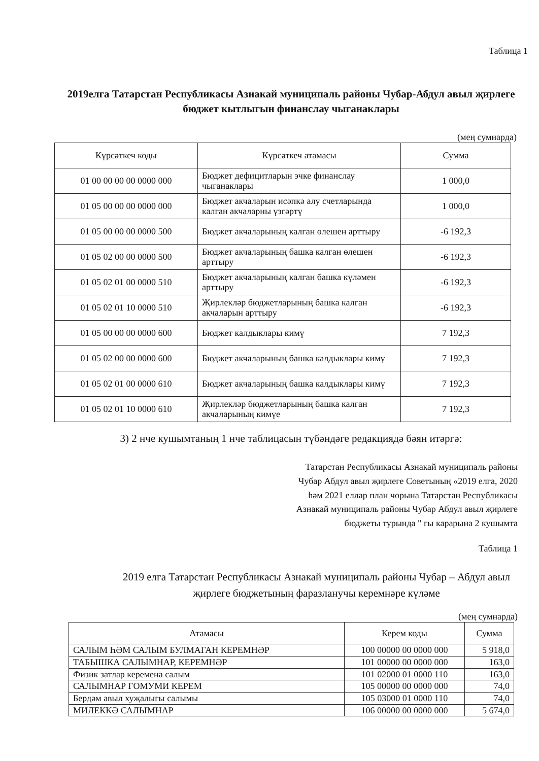Таблица 1
2019елга Татарстан Республикасы Азнакай муниципаль районы Чубар-Абдул авыл җирлеге бюджет кытлыгын финанслау чыганаклары
(мең сумнарда)
| Күрсәткеч коды | Күрсәткеч атамасы | Сумма |
| --- | --- | --- |
| 01 00 00 00 00 0000 000 | Бюджет дефицитларын эчке финанслау чыганаклары | 1 000,0 |
| 01 05 00 00 00 0000 000 | Бюджет акчаларын исәпкә алу счетларында калган акчаларны үзгәртү | 1 000,0 |
| 01 05 00 00 00 0000 500 | Бюджет акчаларының калган өлешен арттыру | -6 192,3 |
| 01 05 02 00 00 0000 500 | Бюджет акчаларының башка калган өлешен арттыру | -6 192,3 |
| 01 05 02 01 00 0000 510 | Бюджет акчаларының калган башка күләмен арттыру | -6 192,3 |
| 01 05 02 01 10 0000 510 | Җирлекләр бюджетларының башка калган акчаларын арттыру | -6 192,3 |
| 01 05 00 00 00 0000 600 | Бюджет калдыклары кимү | 7 192,3 |
| 01 05 02 00 00 0000 600 | Бюджет акчаларының башка калдыклары кимү | 7 192,3 |
| 01 05 02 01 00 0000 610 | Бюджет акчаларының башка калдыклары кимү | 7 192,3 |
| 01 05 02 01 10 0000 610 | Җирлекләр бюджетларының башка калган акчаларының кимүе | 7 192,3 |
3) 2 нче кушымтаның 1 нче таблицасын түбәндәге редакциядә бәян итәргә:
Татарстан Республикасы Азнакай муниципаль районы
Чубар Абдул авыл җирлеге Советының «2019 елга, 2020
һәм 2021 еллар план чорына Татарстан Республикасы
Азнакай муниципаль районы Чубар Абдул авыл җирлеге
бюджеты турында " гы карарына 2 кушымта
Таблица 1
2019 елга Татарстан Республикасы Азнакай муниципаль районы Чубар – Абдул авыл җирлеге бюджетының фаразланучы керемнәре күләме
(мең сумнарда)
| Атамасы | Керем коды | Сумма |
| --- | --- | --- |
| САЛЫМ ҺӘМ САЛЫМ БУЛМАГАН КЕРЕМНӘР | 100 00000 00 0000 000 | 5 918,0 |
| ТАБЫШКА САЛЫМНАР, КЕРЕМНӘР | 101 00000 00 0000 000 | 163,0 |
| Физик затлар керемена салым | 101 02000 01 0000 110 | 163,0 |
| САЛЫМНАР ГОМУМИ КЕРЕМ | 105 00000 00 0000 000 | 74,0 |
| Бердәм авыл хуҗалыгы салымы | 105 03000 01 0000 110 | 74,0 |
| МИЛЕККӘ САЛЫМНАР | 106 00000 00 0000 000 | 5 674,0 |